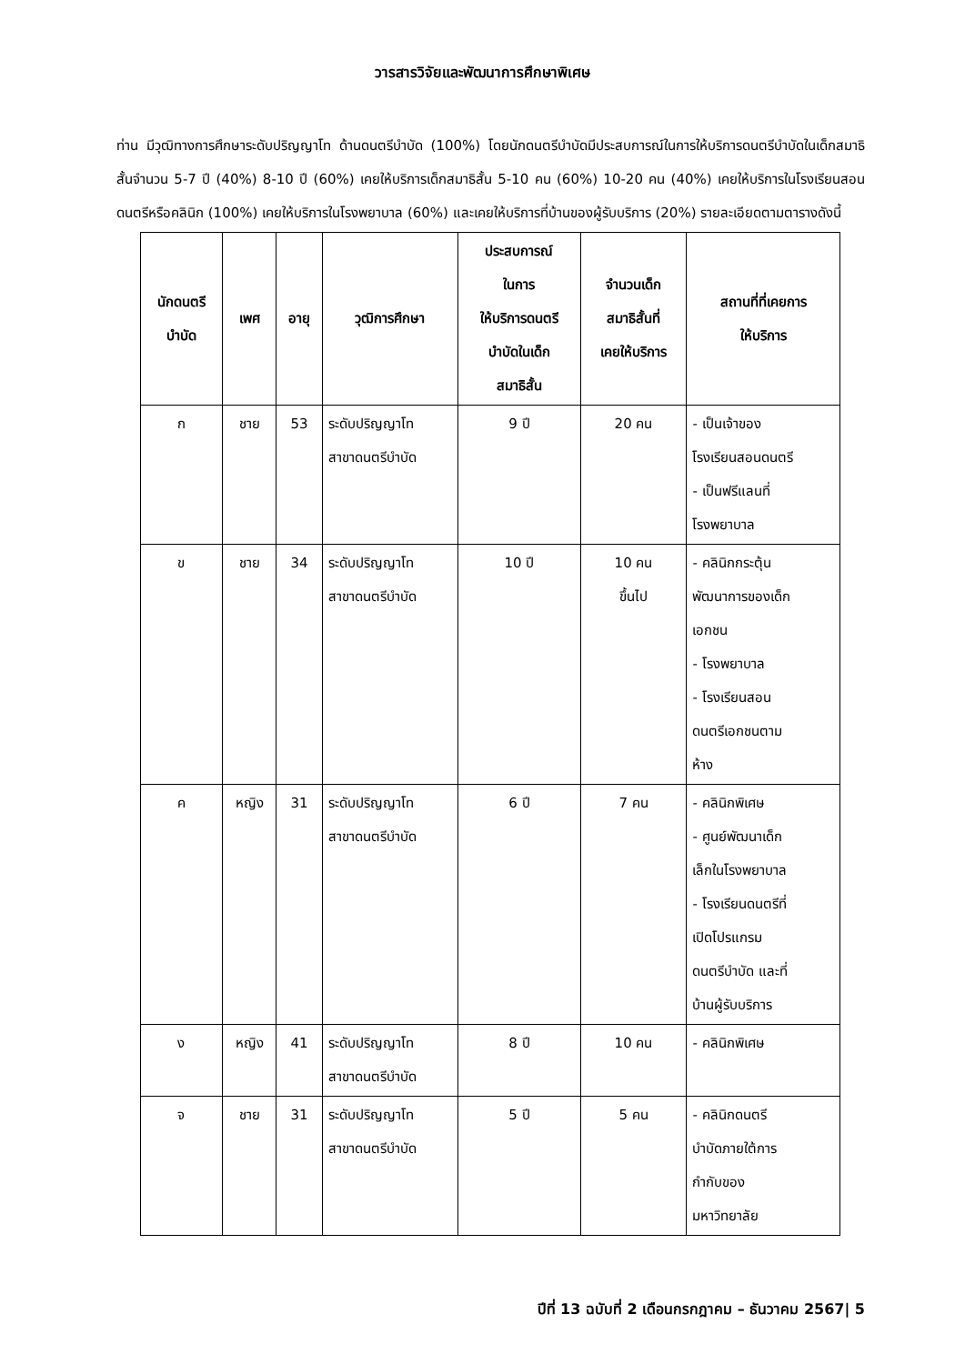วารสารวิจัยและพัฒนาการศึกษาพิเศษ
ท่าน มีวุฒิทางการศึกษาระดับปริญญาโท ด้านดนตรีบำบัด (100%) โดยนักดนตรีบำบัดมีประสบการณ์ในการให้บริการดนตรีบำบัดในเด็กสมาธิสั้นจำนวน 5-7 ปี (40%) 8-10 ปี (60%) เคยให้บริการเด็กสมาธิสั้น 5-10 คน (60%) 10-20 คน (40%) เคยให้บริการในโรงเรียนสอนดนตรีหรือคลินิก (100%) เคยให้บริการในโรงพยาบาล (60%) และเคยให้บริการที่บ้านของผู้รับบริการ (20%) รายละเอียดตามตารางดังนี้
| นักดนตรี บำบัด | เพศ | อายุ | วุฒิการศึกษา | ประสบการณ์ ในการ ให้บริการดนตรี บำบัดในเด็ก สมาธิสั้น | จำนวนเด็ก สมาธิสั้นที่ เคยให้บริการ | สถานที่ที่เคยการ ให้บริการ |
| --- | --- | --- | --- | --- | --- | --- |
| ก | ชาย | 53 | ระดับปริญญาโท สาขาดนตรีบำบัด | 9 ปี | 20 คน | - เป็นเจ้าของ โรงเรียนสอนดนตรี - เป็นฟรีแลนที่ โรงพยาบาล |
| ข | ชาย | 34 | ระดับปริญญาโท สาขาดนตรีบำบัด | 10 ปี | 10 คน ขึ้นไป | - คลินิกกระตุ้น พัฒนาการของเด็ก เอกชน - โรงพยาบาล - โรงเรียนสอน ดนตรีเอกชนตาม ห้าง |
| ค | หญิง | 31 | ระดับปริญญาโท สาขาดนตรีบำบัด | 6 ปี | 7 คน | - คลินิกพิเศษ - ศูนย์พัฒนาเด็ก เล็กในโรงพยาบาล - โรงเรียนดนตรีที่ เปิดโปรแกรม ดนตรีบำบัด และที่ บ้านผู้รับบริการ |
| ง | หญิง | 41 | ระดับปริญญาโท สาขาดนตรีบำบัด | 8 ปี | 10 คน | - คลินิกพิเศษ |
| จ | ชาย | 31 | ระดับปริญญาโท สาขาดนตรีบำบัด | 5 ปี | 5 คน | - คลินิกดนตรี บำบัดภายใต้การ กำกับของ มหาวิทยาลัย |
ปีที่ 13 ฉบับที่ 2 เดือนกรกฎาคม – ธันวาคม 2567| 5